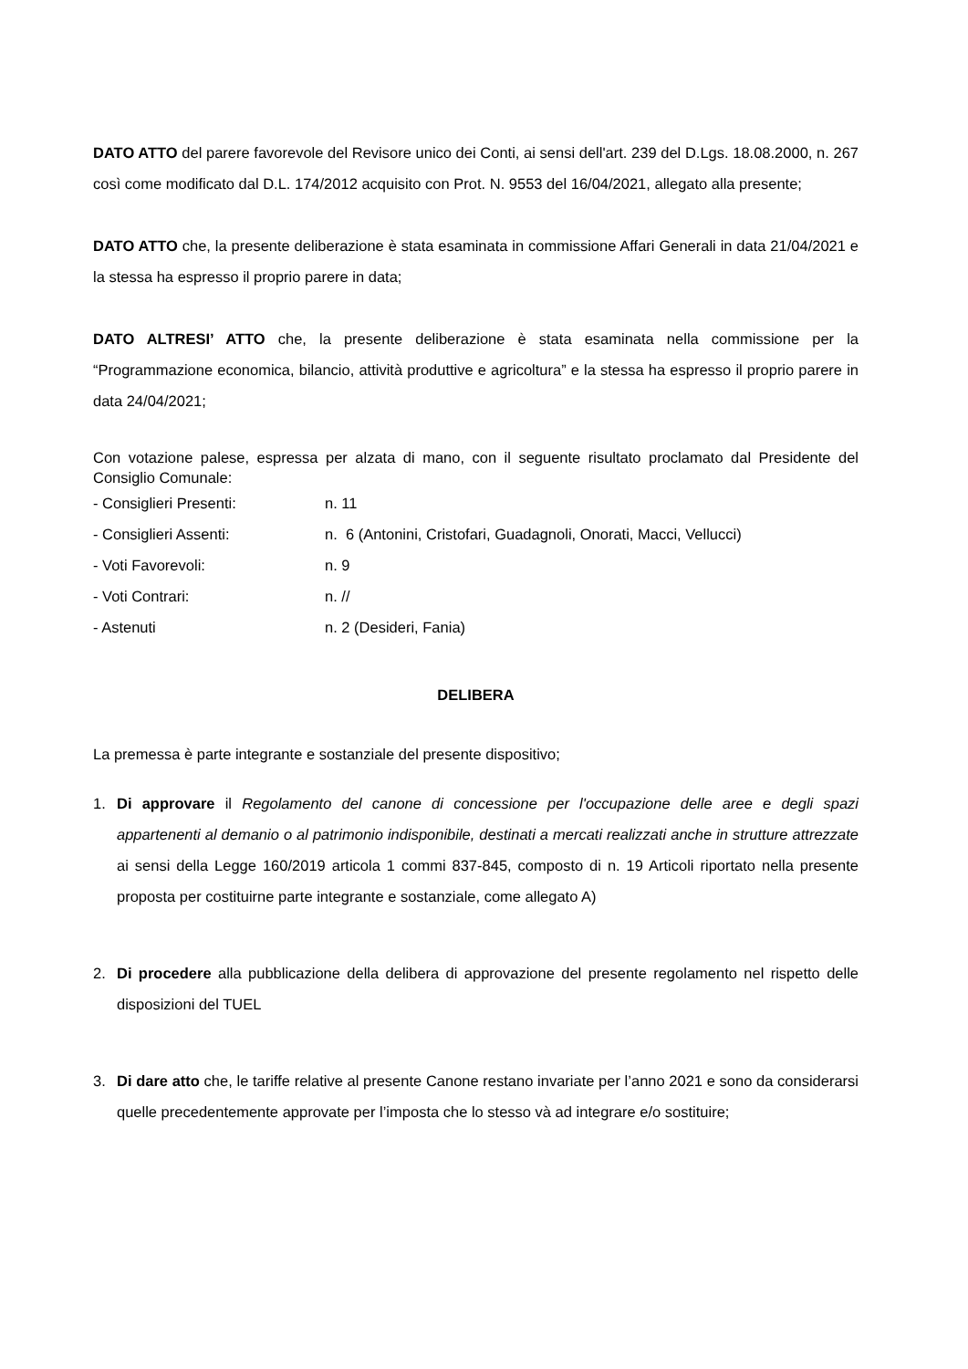DATO ATTO del parere favorevole del Revisore unico dei Conti, ai sensi dell'art. 239 del D.Lgs. 18.08.2000, n. 267 così come modificato dal D.L. 174/2012 acquisito con Prot. N. 9553 del 16/04/2021, allegato alla presente;
DATO ATTO che, la presente deliberazione è stata esaminata in commissione Affari Generali in data 21/04/2021 e la stessa ha espresso il proprio parere in data;
DATO ALTRESI’ ATTO che, la presente deliberazione è stata esaminata nella commissione per la “Programmazione economica, bilancio, attività produttive e agricoltura” e la stessa ha espresso il proprio parere in data 24/04/2021;
Con votazione palese, espressa per alzata di mano, con il seguente risultato proclamato dal Presidente del Consiglio Comunale:
- Consiglieri Presenti: n. 11
- Consiglieri Assenti: n. 6 (Antonini, Cristofari, Guadagnoli, Onorati, Macci, Vellucci)
- Voti Favorevoli: n. 9
- Voti Contrari: n. //
- Astenuti n. 2 (Desideri, Fania)
DELIBERA
La premessa è parte integrante e sostanziale del presente dispositivo;
1. Di approvare il Regolamento del canone di concessione per l'occupazione delle aree e degli spazi appartenenti al demanio o al patrimonio indisponibile, destinati a mercati realizzati anche in strutture attrezzate ai sensi della Legge 160/2019 articola 1 commi 837-845, composto di n. 19 Articoli riportato nella presente proposta per costituirne parte integrante e sostanziale, come allegato A)
2. Di procedere alla pubblicazione della delibera di approvazione del presente regolamento nel rispetto delle disposizioni del TUEL
3. Di dare atto che, le tariffe relative al presente Canone restano invariate per l’anno 2021 e sono da considerarsi quelle precedentemente approvate per l’imposta che lo stesso và ad integrare e/o sostituire;